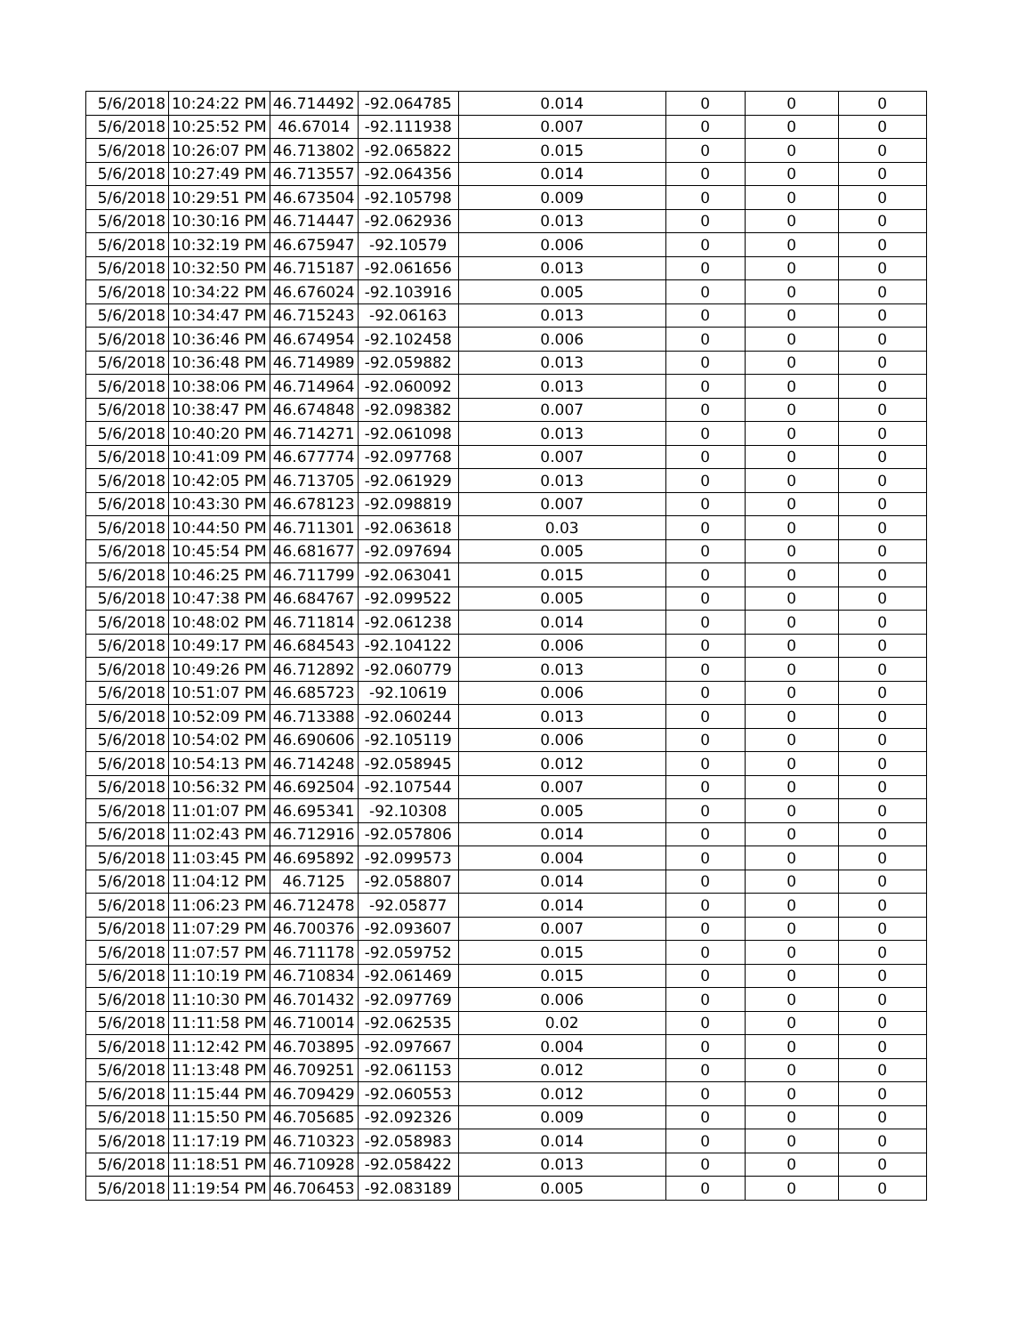| 5/6/2018 | 10:24:22 PM | 46.714492 | -92.064785 | 0.014 | 0 | 0 | 0 |
| 5/6/2018 | 10:25:52 PM | 46.67014 | -92.111938 | 0.007 | 0 | 0 | 0 |
| 5/6/2018 | 10:26:07 PM | 46.713802 | -92.065822 | 0.015 | 0 | 0 | 0 |
| 5/6/2018 | 10:27:49 PM | 46.713557 | -92.064356 | 0.014 | 0 | 0 | 0 |
| 5/6/2018 | 10:29:51 PM | 46.673504 | -92.105798 | 0.009 | 0 | 0 | 0 |
| 5/6/2018 | 10:30:16 PM | 46.714447 | -92.062936 | 0.013 | 0 | 0 | 0 |
| 5/6/2018 | 10:32:19 PM | 46.675947 | -92.10579 | 0.006 | 0 | 0 | 0 |
| 5/6/2018 | 10:32:50 PM | 46.715187 | -92.061656 | 0.013 | 0 | 0 | 0 |
| 5/6/2018 | 10:34:22 PM | 46.676024 | -92.103916 | 0.005 | 0 | 0 | 0 |
| 5/6/2018 | 10:34:47 PM | 46.715243 | -92.06163 | 0.013 | 0 | 0 | 0 |
| 5/6/2018 | 10:36:46 PM | 46.674954 | -92.102458 | 0.006 | 0 | 0 | 0 |
| 5/6/2018 | 10:36:48 PM | 46.714989 | -92.059882 | 0.013 | 0 | 0 | 0 |
| 5/6/2018 | 10:38:06 PM | 46.714964 | -92.060092 | 0.013 | 0 | 0 | 0 |
| 5/6/2018 | 10:38:47 PM | 46.674848 | -92.098382 | 0.007 | 0 | 0 | 0 |
| 5/6/2018 | 10:40:20 PM | 46.714271 | -92.061098 | 0.013 | 0 | 0 | 0 |
| 5/6/2018 | 10:41:09 PM | 46.677774 | -92.097768 | 0.007 | 0 | 0 | 0 |
| 5/6/2018 | 10:42:05 PM | 46.713705 | -92.061929 | 0.013 | 0 | 0 | 0 |
| 5/6/2018 | 10:43:30 PM | 46.678123 | -92.098819 | 0.007 | 0 | 0 | 0 |
| 5/6/2018 | 10:44:50 PM | 46.711301 | -92.063618 | 0.03 | 0 | 0 | 0 |
| 5/6/2018 | 10:45:54 PM | 46.681677 | -92.097694 | 0.005 | 0 | 0 | 0 |
| 5/6/2018 | 10:46:25 PM | 46.711799 | -92.063041 | 0.015 | 0 | 0 | 0 |
| 5/6/2018 | 10:47:38 PM | 46.684767 | -92.099522 | 0.005 | 0 | 0 | 0 |
| 5/6/2018 | 10:48:02 PM | 46.711814 | -92.061238 | 0.014 | 0 | 0 | 0 |
| 5/6/2018 | 10:49:17 PM | 46.684543 | -92.104122 | 0.006 | 0 | 0 | 0 |
| 5/6/2018 | 10:49:26 PM | 46.712892 | -92.060779 | 0.013 | 0 | 0 | 0 |
| 5/6/2018 | 10:51:07 PM | 46.685723 | -92.10619 | 0.006 | 0 | 0 | 0 |
| 5/6/2018 | 10:52:09 PM | 46.713388 | -92.060244 | 0.013 | 0 | 0 | 0 |
| 5/6/2018 | 10:54:02 PM | 46.690606 | -92.105119 | 0.006 | 0 | 0 | 0 |
| 5/6/2018 | 10:54:13 PM | 46.714248 | -92.058945 | 0.012 | 0 | 0 | 0 |
| 5/6/2018 | 10:56:32 PM | 46.692504 | -92.107544 | 0.007 | 0 | 0 | 0 |
| 5/6/2018 | 11:01:07 PM | 46.695341 | -92.10308 | 0.005 | 0 | 0 | 0 |
| 5/6/2018 | 11:02:43 PM | 46.712916 | -92.057806 | 0.014 | 0 | 0 | 0 |
| 5/6/2018 | 11:03:45 PM | 46.695892 | -92.099573 | 0.004 | 0 | 0 | 0 |
| 5/6/2018 | 11:04:12 PM | 46.7125 | -92.058807 | 0.014 | 0 | 0 | 0 |
| 5/6/2018 | 11:06:23 PM | 46.712478 | -92.05877 | 0.014 | 0 | 0 | 0 |
| 5/6/2018 | 11:07:29 PM | 46.700376 | -92.093607 | 0.007 | 0 | 0 | 0 |
| 5/6/2018 | 11:07:57 PM | 46.711178 | -92.059752 | 0.015 | 0 | 0 | 0 |
| 5/6/2018 | 11:10:19 PM | 46.710834 | -92.061469 | 0.015 | 0 | 0 | 0 |
| 5/6/2018 | 11:10:30 PM | 46.701432 | -92.097769 | 0.006 | 0 | 0 | 0 |
| 5/6/2018 | 11:11:58 PM | 46.710014 | -92.062535 | 0.02 | 0 | 0 | 0 |
| 5/6/2018 | 11:12:42 PM | 46.703895 | -92.097667 | 0.004 | 0 | 0 | 0 |
| 5/6/2018 | 11:13:48 PM | 46.709251 | -92.061153 | 0.012 | 0 | 0 | 0 |
| 5/6/2018 | 11:15:44 PM | 46.709429 | -92.060553 | 0.012 | 0 | 0 | 0 |
| 5/6/2018 | 11:15:50 PM | 46.705685 | -92.092326 | 0.009 | 0 | 0 | 0 |
| 5/6/2018 | 11:17:19 PM | 46.710323 | -92.058983 | 0.014 | 0 | 0 | 0 |
| 5/6/2018 | 11:18:51 PM | 46.710928 | -92.058422 | 0.013 | 0 | 0 | 0 |
| 5/6/2018 | 11:19:54 PM | 46.706453 | -92.083189 | 0.005 | 0 | 0 | 0 |